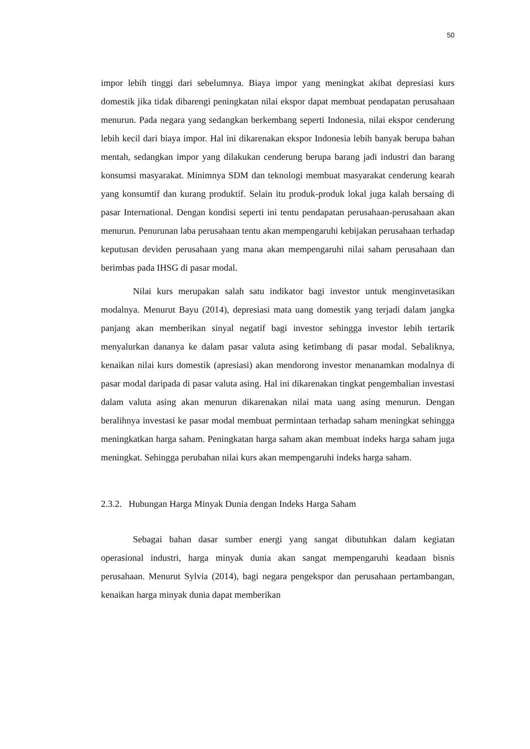50
impor lebih tinggi dari sebelumnya. Biaya impor yang meningkat akibat depresiasi kurs domestik jika tidak dibarengi peningkatan nilai ekspor dapat membuat pendapatan perusahaan menurun. Pada negara yang sedangkan berkembang seperti Indonesia, nilai ekspor cenderung lebih kecil dari biaya impor. Hal ini dikarenakan ekspor Indonesia lebih banyak berupa bahan mentah, sedangkan impor yang dilakukan cenderung berupa barang jadi industri dan barang konsumsi masyarakat. Minimnya SDM dan teknologi membuat masyarakat cenderung kearah yang konsumtif dan kurang produktif. Selain itu produk-produk lokal juga kalah bersaing di pasar International. Dengan kondisi seperti ini tentu pendapatan perusahaan-perusahaan akan menurun. Penurunan laba perusahaan tentu akan mempengaruhi kebijakan perusahaan terhadap keputusan deviden perusahaan yang mana akan mempengaruhi nilai saham perusahaan dan berimbas pada IHSG di pasar modal.
Nilai kurs merupakan salah satu indikator bagi investor untuk menginvetasikan modalnya. Menurut Bayu (2014), depresiasi mata uang domestik yang terjadi dalam jangka panjang akan memberikan sinyal negatif bagi investor sehingga investor lebih tertarik menyalurkan dananya ke dalam pasar valuta asing ketimbang di pasar modal. Sebaliknya, kenaikan nilai kurs domestik (apresiasi) akan mendorong investor menanamkan modalnya di pasar modal daripada di pasar valuta asing. Hal ini dikarenakan tingkat pengembalian investasi dalam valuta asing akan menurun dikarenakan nilai mata uang asing menurun. Dengan beralihnya investasi ke pasar modal membuat permintaan terhadap saham meningkat sehingga meningkatkan harga saham. Peningkatan harga saham akan membuat indeks harga saham juga meningkat. Sehingga perubahan nilai kurs akan mempengaruhi indeks harga saham.
2.3.2. Hubungan Harga Minyak Dunia dengan Indeks Harga Saham
Sebagai bahan dasar sumber energi yang sangat dibutuhkan dalam kegiatan operasional industri, harga minyak dunia akan sangat mempengaruhi keadaan bisnis perusahaan. Menurut Sylvia (2014), bagi negara pengekspor dan perusahaan pertambangan, kenaikan harga minyak dunia dapat memberikan